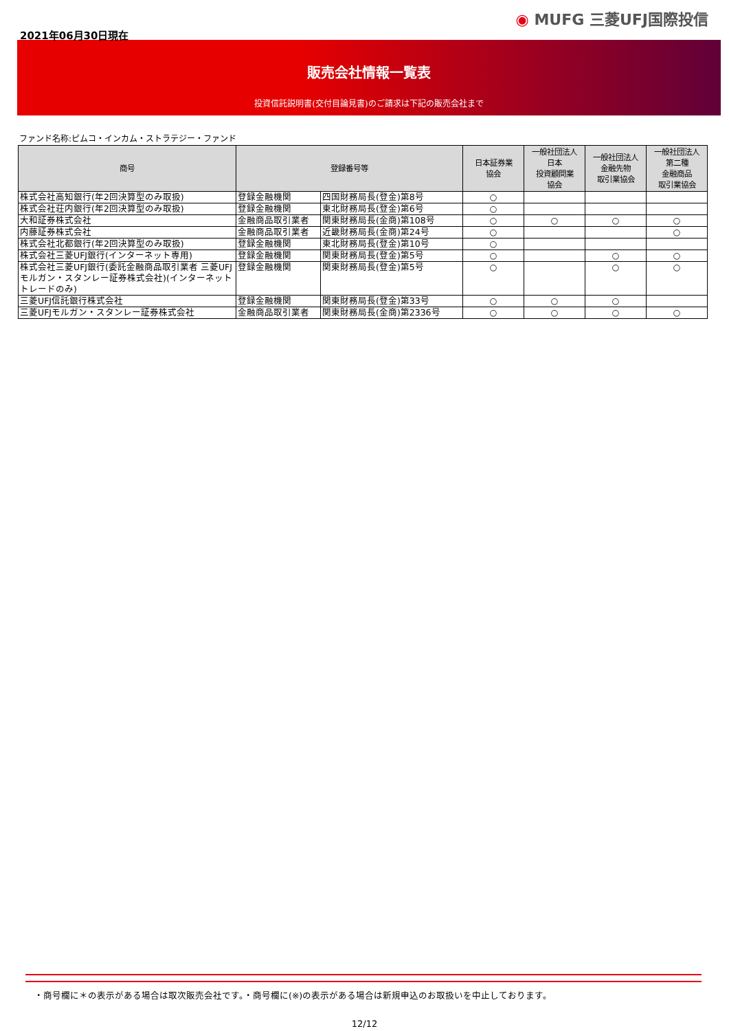2021年06月30日現在
◉ MUFG 三菱UFJ国際投信
販売会社情報一覧表
投資信託説明書(交付目論見書)のご請求は下記の販売会社まで
ファンド名称:ピムコ・インカム・ストラテジー・ファンド
| 商号 | 登録番号等 | | 日本証券業 協会 | 一般社団法人 日本 投資顧問業 協会 | 一般社団法人 金融先物 取引業協会 | 一般社団法人 第二種 金融商品 取引業協会 |
| --- | --- | --- | --- | --- | --- | --- |
| 株式会社高知銀行(年2回決算型のみ取扱) | 登録金融機関 | 四国財務局長(登金)第8号 | ○ | | | |
| 株式会社荘内銀行(年2回決算型のみ取扱) | 登録金融機関 | 東北財務局長(登金)第6号 | ○ | | | |
| 大和証券株式会社 | 金融商品取引業者 | 関東財務局長(金商)第108号 | ○ | ○ | ○ | ○ |
| 内藤証券株式会社 | 金融商品取引業者 | 近畿財務局長(金商)第24号 | ○ | | | ○ |
| 株式会社北都銀行(年2回決算型のみ取扱) | 登録金融機関 | 東北財務局長(登金)第10号 | ○ | | | |
| 株式会社三菱UFJ銀行(インターネット専用) | 登録金融機関 | 関東財務局長(登金)第5号 | ○ | | ○ | ○ |
| 株式会社三菱UFJ銀行(委託金融商品取引業者 三菱UFJモルガン・スタンレー証券株式会社)(インターネットトレードのみ) | 登録金融機関 | 関東財務局長(登金)第5号 | ○ | | ○ | ○ |
| 三菱UFJ信託銀行株式会社 | 登録金融機関 | 関東財務局長(登金)第33号 | ○ | ○ | ○ | |
| 三菱UFJモルガン・スタンレー証券株式会社 | 金融商品取引業者 | 関東財務局長(金商)第2336号 | ○ | ○ | ○ | ○ |
・商号欄に＊の表示がある場合は取次販売会社です。・商号欄に(※)の表示がある場合は新規申込のお取扱いを中止しております。
12/12